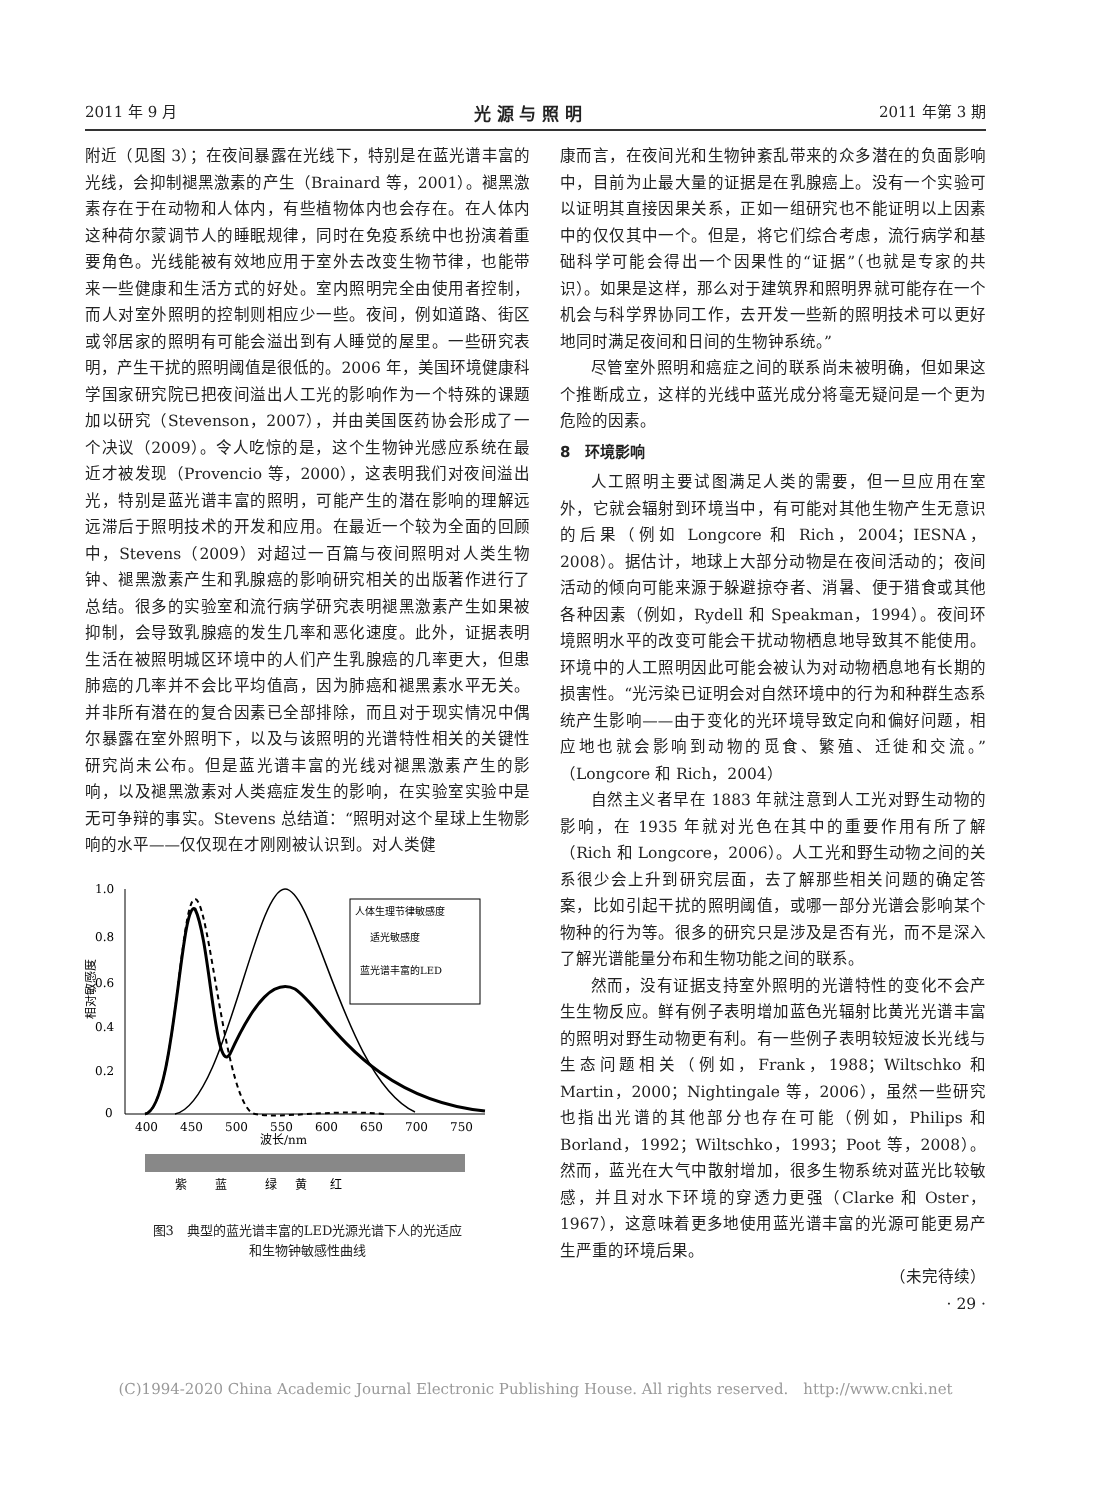2011 年 9 月 光 源 与 照 明 2011 年第 3 期
附近（见图 3）；在夜间暴露在光线下，特别是在蓝光谱丰富的光线，会抑制褪黑激素的产生（Brainard 等，2001）。褪黑激素存在于在动物和人体内，有些植物体内也会存在。在人体内这种荷尔蒙调节人的睡眠规律，同时在免疫系统中也扮演着重要角色。光线能被有效地应用于室外去改变生物节律，也能带来一些健康和生活方式的好处。室内照明完全由使用者控制，而人对室外照明的控制则相应少一些。夜间，例如道路、街区或邻居家的照明有可能会溢出到有人睡觉的屋里。一些研究表明，产生干扰的照明阈值是很低的。2006 年，美国环境健康科学国家研究院已把夜间溢出人工光的影响作为一个特殊的课题加以研究（Stevenson，2007），并由美国医药协会形成了一个决议（2009）。令人吃惊的是，这个生物钟光感应系统在最近才被发现（Provencio 等，2000），这表明我们对夜间溢出光，特别是蓝光谱丰富的照明，可能产生的潜在影响的理解远远滞后于照明技术的开发和应用。在最近一个较为全面的回顾中，Stevens（2009）对超过一百篇与夜间照明对人类生物钟、褪黑激素产生和乳腺癌的影响研究相关的出版著作进行了总结。很多的实验室和流行病学研究表明褪黑激素产生如果被抑制，会导致乳腺癌的发生几率和恶化速度。此外，证据表明生活在被照明城区环境中的人们产生乳腺癌的几率更大，但患肺癌的几率并不会比平均值高，因为肺癌和褪黑素水平无关。并非所有潜在的复合因素已全部排除，而且对于现实情况中偶尔暴露在室外照明下，以及与该照明的光谱特性相关的关键性研究尚未公布。但是蓝光谱丰富的光线对褪黑激素产生的影响，以及褪黑激素对人类癌症发生的影响，在实验室实验中是无可争辩的事实。Stevens 总结道：“照明对这个星球上生物影响的水平——仅仅现在才刚刚被认识到。对人类健
1.0
0.8
0.6
0.4
0.2
0
400
450
500
550
600
650
700
750
波长/nm
相对敏感度
人体生理节律敏感度
适光敏感度
蓝光谱丰富的LED
紫
蓝
绿
黄
红
图3　典型的蓝光谱丰富的LED光源光谱下人的光适应
和生物钟敏感性曲线
康而言，在夜间光和生物钟紊乱带来的众多潜在的负面影响中，目前为止最大量的证据是在乳腺癌上。没有一个实验可以证明其直接因果关系，正如一组研究也不能证明以上因素中的仅仅其中一个。但是，将它们综合考虑，流行病学和基础科学可能会得出一个因果性的“证据”（也就是专家的共识）。如果是这样，那么对于建筑界和照明界就可能存在一个机会与科学界协同工作，去开发一些新的照明技术可以更好地同时满足夜间和日间的生物钟系统。”
尽管室外照明和癌症之间的联系尚未被明确，但如果这个推断成立，这样的光线中蓝光成分将毫无疑问是一个更为危险的因素。
8　环境影响
人工照明主要试图满足人类的需要，但一旦应用在室外，它就会辐射到环境当中，有可能对其他生物产生无意识的后果（例如 Longcore 和 Rich，2004；IESNA，2008）。据估计，地球上大部分动物是在夜间活动的；夜间活动的倾向可能来源于躲避掠夺者、消暑、便于猎食或其他各种因素（例如，Rydell 和 Speakman，1994）。夜间环境照明水平的改变可能会干扰动物栖息地导致其不能使用。环境中的人工照明因此可能会被认为对动物栖息地有长期的损害性。“光污染已证明会对自然环境中的行为和种群生态系统产生影响——由于变化的光环境导致定向和偏好问题，相应地也就会影响到动物的觅食、繁殖、迁徙和交流。”（Longcore 和 Rich，2004）
自然主义者早在 1883 年就注意到人工光对野生动物的影响，在 1935 年就对光色在其中的重要作用有所了解（Rich 和 Longcore，2006）。人工光和野生动物之间的关系很少会上升到研究层面，去了解那些相关问题的确定答案，比如引起干扰的照明阈值，或哪一部分光谱会影响某个物种的行为等。很多的研究只是涉及是否有光，而不是深入了解光谱能量分布和生物功能之间的联系。
然而，没有证据支持室外照明的光谱特性的变化不会产生生物反应。鲜有例子表明增加蓝色光辐射比黄光光谱丰富的照明对野生动物更有利。有一些例子表明较短波长光线与生态问题相关（例如，Frank，1988；Wiltschko 和 Martin，2000；Nightingale 等，2006），虽然一些研究也指出光谱的其他部分也存在可能（例如，Philips 和 Borland，1992；Wiltschko，1993；Poot 等，2008）。然而，蓝光在大气中散射增加，很多生物系统对蓝光比较敏感，并且对水下环境的穿透力更强（Clarke 和 Oster，1967），这意味着更多地使用蓝光谱丰富的光源可能更易产生严重的环境后果。
（未完待续）
· 29 ·
(C)1994-2020 China Academic Journal Electronic Publishing House. All rights reserved.　http://www.cnki.net